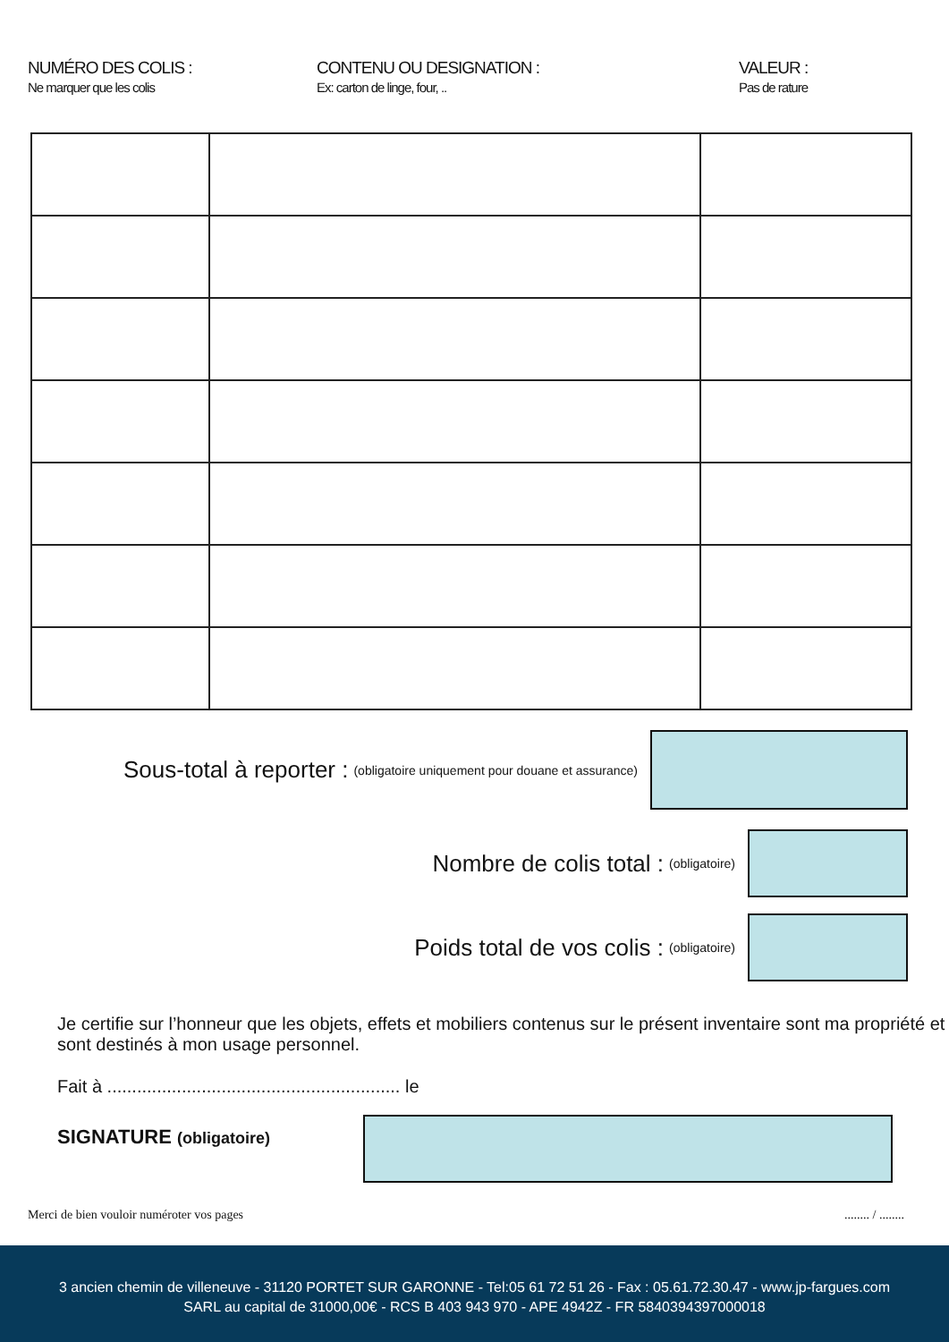NUMÉRO DES COLIS :
Ne marquer que les colis
CONTENU OU DESIGNATION :
Ex: carton de linge, four, ..
VALEUR :
Pas de rature
Sous-total à reporter : (obligatoire uniquement pour douane et assurance)
Nombre de colis total : (obligatoire)
Poids total de vos colis : (obligatoire)
Je certifie sur l’honneur que les objets, effets et mobiliers contenus sur le présent inventaire sont ma propriété et sont destinés à mon usage personnel.
Fait à ........................................................... le
SIGNATURE (obligatoire)
Merci de bien vouloir numéroter vos pages........ / ........
3 ancien chemin de villeneuve - 31120 PORTET SUR GARONNE - Tel:05 61 72 51 26 - Fax : 05.61.72.30.47 - www.jp-fargues.com
SARL au capital de 31000,00€ - RCS B 403 943 970 - APE 4942Z - FR 5840394397000018